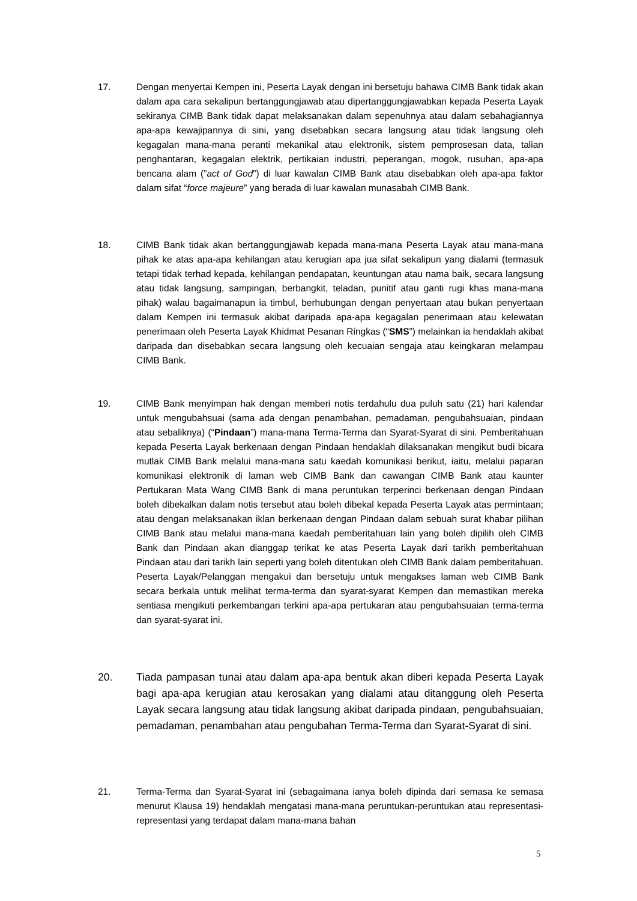17. Dengan menyertai Kempen ini, Peserta Layak dengan ini bersetuju bahawa CIMB Bank tidak akan dalam apa cara sekalipun bertanggungjawab atau dipertanggungjawabkan kepada Peserta Layak sekiranya CIMB Bank tidak dapat melaksanakan dalam sepenuhnya atau dalam sebahagiannya apa-apa kewajipannya di sini, yang disebabkan secara langsung atau tidak langsung oleh kegagalan mana-mana peranti mekanikal atau elektronik, sistem pemprosesan data, talian penghantaran, kegagalan elektrik, pertikaian industri, peperangan, mogok, rusuhan, apa-apa bencana alam (”act of God”) di luar kawalan CIMB Bank atau disebabkan oleh apa-apa faktor dalam sifat “force majeure” yang berada di luar kawalan munasabah CIMB Bank.
18. CIMB Bank tidak akan bertanggungjawab kepada mana-mana Peserta Layak atau mana-mana pihak ke atas apa-apa kehilangan atau kerugian apa jua sifat sekalipun yang dialami (termasuk tetapi tidak terhad kepada, kehilangan pendapatan, keuntungan atau nama baik, secara langsung atau tidak langsung, sampingan, berbangkit, teladan, punitif atau ganti rugi khas mana-mana pihak) walau bagaimanapun ia timbul, berhubungan dengan penyertaan atau bukan penyertaan dalam Kempen ini termasuk akibat daripada apa-apa kegagalan penerimaan atau kelewatan penerimaan oleh Peserta Layak Khidmat Pesanan Ringkas (“SMS”) melainkan ia hendaklah akibat daripada dan disebabkan secara langsung oleh kecuaian sengaja atau keingkaran melampau CIMB Bank.
19. CIMB Bank menyimpan hak dengan memberi notis terdahulu dua puluh satu (21) hari kalendar untuk mengubahsuai (sama ada dengan penambahan, pemadaman, pengubahsuaian, pindaan atau sebaliknya) (“Pindaan”) mana-mana Terma-Terma dan Syarat-Syarat di sini. Pemberitahuan kepada Peserta Layak berkenaan dengan Pindaan hendaklah dilaksanakan mengikut budi bicara mutlak CIMB Bank melalui mana-mana satu kaedah komunikasi berikut, iaitu, melalui paparan komunikasi elektronik di laman web CIMB Bank dan cawangan CIMB Bank atau kaunter Pertukaran Mata Wang CIMB Bank di mana peruntukan terperinci berkenaan dengan Pindaan boleh dibekalkan dalam notis tersebut atau boleh dibekal kepada Peserta Layak atas permintaan; atau dengan melaksanakan iklan berkenaan dengan Pindaan dalam sebuah surat khabar pilihan CIMB Bank atau melalui mana-mana kaedah pemberitahuan lain yang boleh dipilih oleh CIMB Bank dan Pindaan akan dianggap terikat ke atas Peserta Layak dari tarikh pemberitahuan Pindaan atau dari tarikh lain seperti yang boleh ditentukan oleh CIMB Bank dalam pemberitahuan. Peserta Layak/Pelanggan mengakui dan bersetuju untuk mengakses laman web CIMB Bank secara berkala untuk melihat terma-terma dan syarat-syarat Kempen dan memastikan mereka sentiasa mengikuti perkembangan terkini apa-apa pertukaran atau pengubahsuaian terma-terma dan syarat-syarat ini.
20. Tiada pampasan tunai atau dalam apa-apa bentuk akan diberi kepada Peserta Layak bagi apa-apa kerugian atau kerosakan yang dialami atau ditanggung oleh Peserta Layak secara langsung atau tidak langsung akibat daripada pindaan, pengubahsuaian, pemadaman, penambahan atau pengubahan Terma-Terma dan Syarat-Syarat di sini.
21. Terma-Terma dan Syarat-Syarat ini (sebagaimana ianya boleh dipinda dari semasa ke semasa menurut Klausa 19) hendaklah mengatasi mana-mana peruntukan-peruntukan atau representasi-representasi yang terdapat dalam mana-mana bahan
5